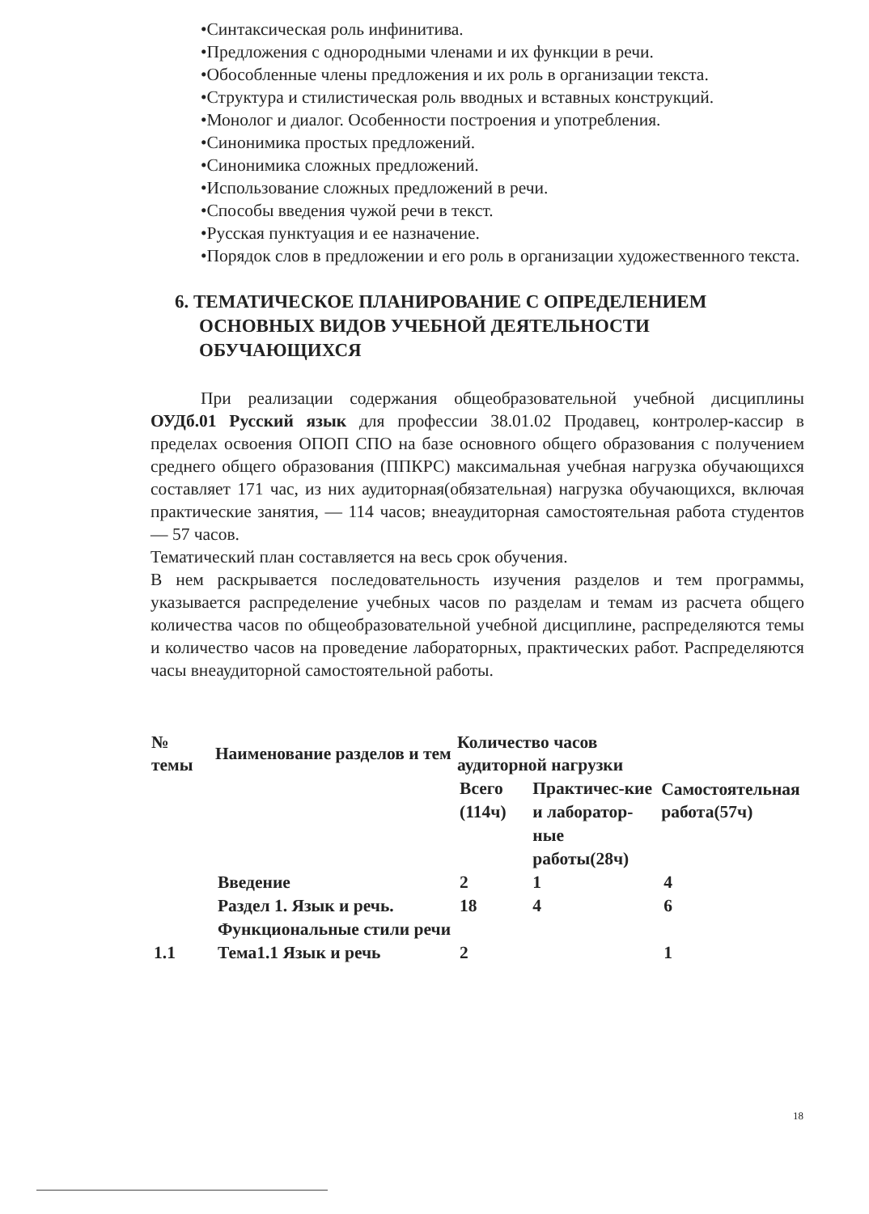•Синтаксическая роль инфинитива.
•Предложения с однородными членами и их функции в речи.
•Обособленные члены предложения и их роль в организации текста.
•Структура и стилистическая роль вводных и вставных конструкций.
•Монолог и диалог. Особенности построения и употребления.
•Синонимика простых предложений.
•Синонимика сложных предложений.
•Использование сложных предложений в речи.
•Способы введения чужой речи в текст.
•Русская пунктуация и ее назначение.
•Порядок слов в предложении и его роль в организации художественного текста.
6. ТЕМАТИЧЕСКОЕ ПЛАНИРОВАНИЕ С ОПРЕДЕЛЕНИЕМ ОСНОВНЫХ ВИДОВ УЧЕБНОЙ ДЕЯТЕЛЬНОСТИ ОБУЧАЮЩИХСЯ
При реализации содержания общеобразовательной учебной дисциплины ОУДб.01 Русский язык для профессии 38.01.02 Продавец, контролер-кассир в пределах освоения ОПОП СПО на базе основного общего образования с получением среднего общего образования (ППКРС) максимальная учебная нагрузка обучающихся составляет 171 час, из них аудиторная(обязательная) нагрузка обучающихся, включая практические занятия, — 114 часов; внеаудиторная самостоятельная работа студентов — 57 часов.
Тематический план составляется на весь срок обучения.
В нем раскрывается последовательность изучения разделов и тем программы, указывается распределение учебных часов по разделам и темам из расчета общего количества часов по общеобразовательной учебной дисциплине, распределяются темы и количество часов на проведение лабораторных, практических работ. Распределяются часы внеаудиторной самостоятельной работы.
| № темы | Наименование разделов и тем | Количество часов аудиторной нагрузки | | Самостоятельная работа(57ч) |
| --- | --- | --- | --- | --- |
| | | Всего (114ч) | Практичес-кие и лаборатор-ные работы(28ч) | |
| | Введение | 2 | 1 | 4 |
| | Раздел 1. Язык и речь. Функциональные стили речи | 18 | 4 | 6 |
| 1.1 | Тема1.1 Язык и речь | 2 | | 1 |
18